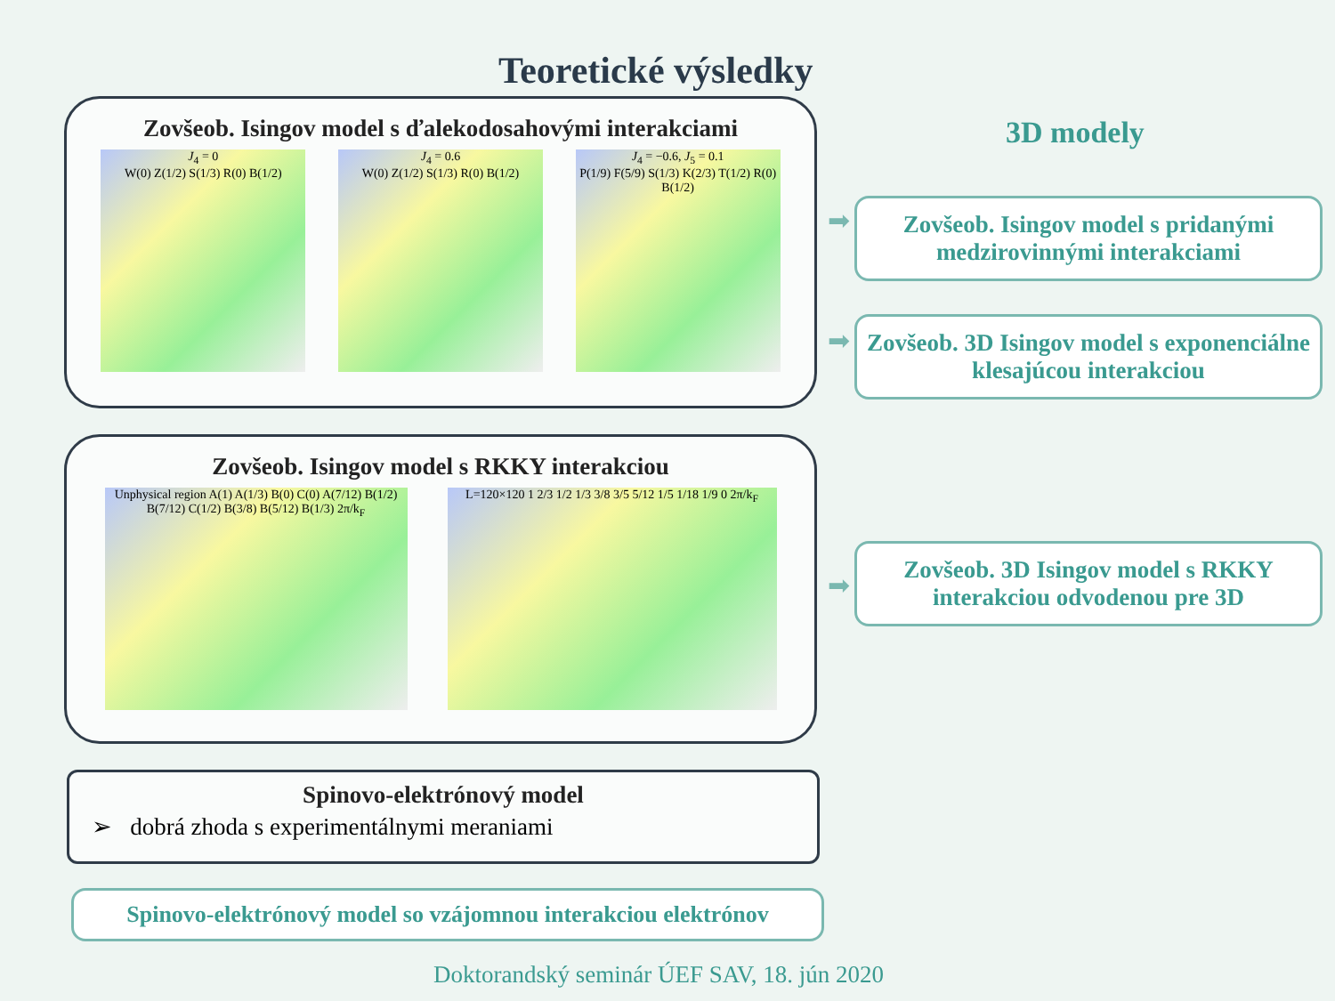Teoretické výsledky
Zovšeob. Isingov model s ďalekodosahovými interakciami
J<sub>4</sub> = 0
W(0) Z(1/2) S(1/3) R(0) B(1/2)
J<sub>4</sub> = 0.6
W(0) Z(1/2) S(1/3) R(0) B(1/2)
J<sub>4</sub> = −0.6, J<sub>5</sub> = 0.1
P(1/9) F(5/9) S(1/3) K(2/3) T(1/2) R(0) B(1/2)
Zovšeob. Isingov model s RKKY interakciou
Unphysical region A(1) A(1/3) B(0) C(0) A(7/12) B(1/2) B(7/12) C(1/2) B(3/8) B(5/12) B(1/3) 2π/k<sub>F</sub>
L=120×120 1 2/3 1/2 1/3 3/8 3/5 5/12 1/5 1/18 1/9 0 2π/k<sub>F</sub>
Spinovo-elektrónový model
➢ dobrá zhoda s experimentálnymi meraniami
Spinovo-elektrónový model so vzájomnou interakciou elektrónov
3D modely
➡
Zovšeob. Isingov model s pridanými medzirovinnými interakciami
➡
Zovšeob. 3D Isingov model s exponenciálne klesajúcou interakciou
➡
Zovšeob. 3D Isingov model s RKKY interakciou odvodenou pre 3D
Doktorandský seminár ÚEF SAV, 18. jún 2020